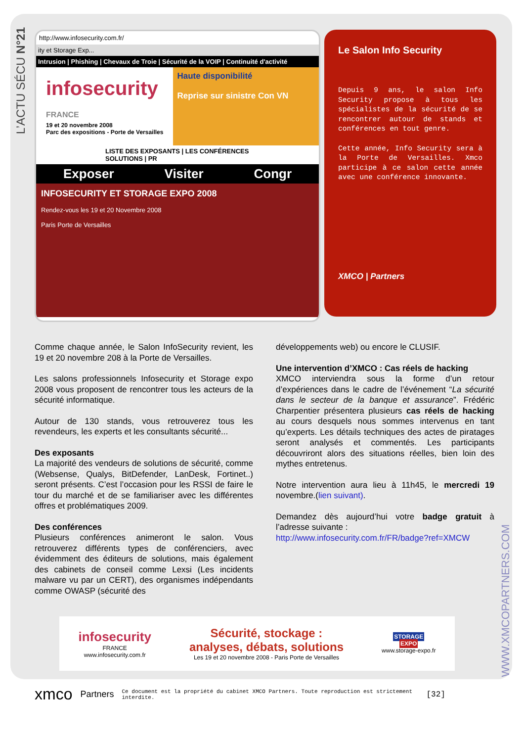L’ACTU SÉCU N°21
WWW.XMCOPARTNERS.COM
http://www.infosecurity.com.fr/
ity et Storage Exp...
Intrusion | Phishing | Chevaux de Troie | Sécurité de la VOIP | Continuité d'activité
infosecurity
FRANCE
19 et 20 novembre 2008
Parc des expositions - Porte de Versailles
Haute disponibilité
Reprise sur sinistre Con VN
LISTE DES EXPOSANTS | LES CONFÉRENCES SOLUTIONS | PR
Exposer Visiter Congr
INFOSECURITY ET STORAGE EXPO 2008
Rendez-vous les 19 et 20 Novembre 2008
Paris Porte de Versailles
Le Salon Info Security
Depuis 9 ans, le salon Info Security propose à tous les spécialistes de la sécurité de se rencontrer autour de stands et conférences en tout genre.
Cette année, Info Security sera à la Porte de Versailles. Xmco participe à ce salon cette année avec une conférence innovante.
XMCO | Partners
Comme chaque année, le Salon InfoSecurity revient, les 19 et 20 novembre 208 à la Porte de Versailles.
Les salons professionnels Infosecurity et Storage expo 2008 vous proposent de rencontrer tous les acteurs de la sécurité informatique.
Autour de 130 stands, vous retrouverez tous les revendeurs, les experts et les consultants sécurité...
Des exposants
La majorité des vendeurs de solutions de sécurité, comme (Websense, Qualys, BitDefender, LanDesk, Fortinet..) seront présents. C’est l’occasion pour les RSSI de faire le tour du marché et de se familiariser avec les différentes offres et problématiques 2009.
Des conférences
Plusieurs conférences animeront le salon. Vous retrouverez différents types de conférenciers, avec évidemment des éditeurs de solutions, mais également des cabinets de conseil comme Lexsi (Les incidents malware vu par un CERT), des organismes indépendants comme OWASP (sécurité des
développements web) ou encore le CLUSIF.
Une intervention d’XMCO : Cas réels de hacking
XMCO interviendra sous la forme d’un retour d’expériences dans le cadre de l’événement “La sécurité dans le secteur de la banque et assurance”. Frédéric Charpentier présentera plusieurs cas réels de hacking au cours desquels nous sommes intervenus en tant qu’experts. Les détails techniques des actes de piratages seront analysés et commentés. Les participants découvriront alors des situations réelles, bien loin des mythes entretenus.
Notre intervention aura lieu à 11h45, le mercredi 19 novembre.(lien suivant).
Demandez dès aujourd’hui votre badge gratuit à l’adresse suivante :
http://www.infosecurity.com.fr/FR/badge?ref=XMCW
infosecurity
FRANCE
www.infosecurity.com.fr
Sécurité, stockage :
analyses, débats, solutions
Les 19 et 20 novembre 2008 - Paris Porte de Versailles
STORAGE
EXPO
www.storage-expo.fr
xmco Partners Ce document est la propriété du cabinet XMCO Partners. Toute reproduction est strictement interdite. [32]